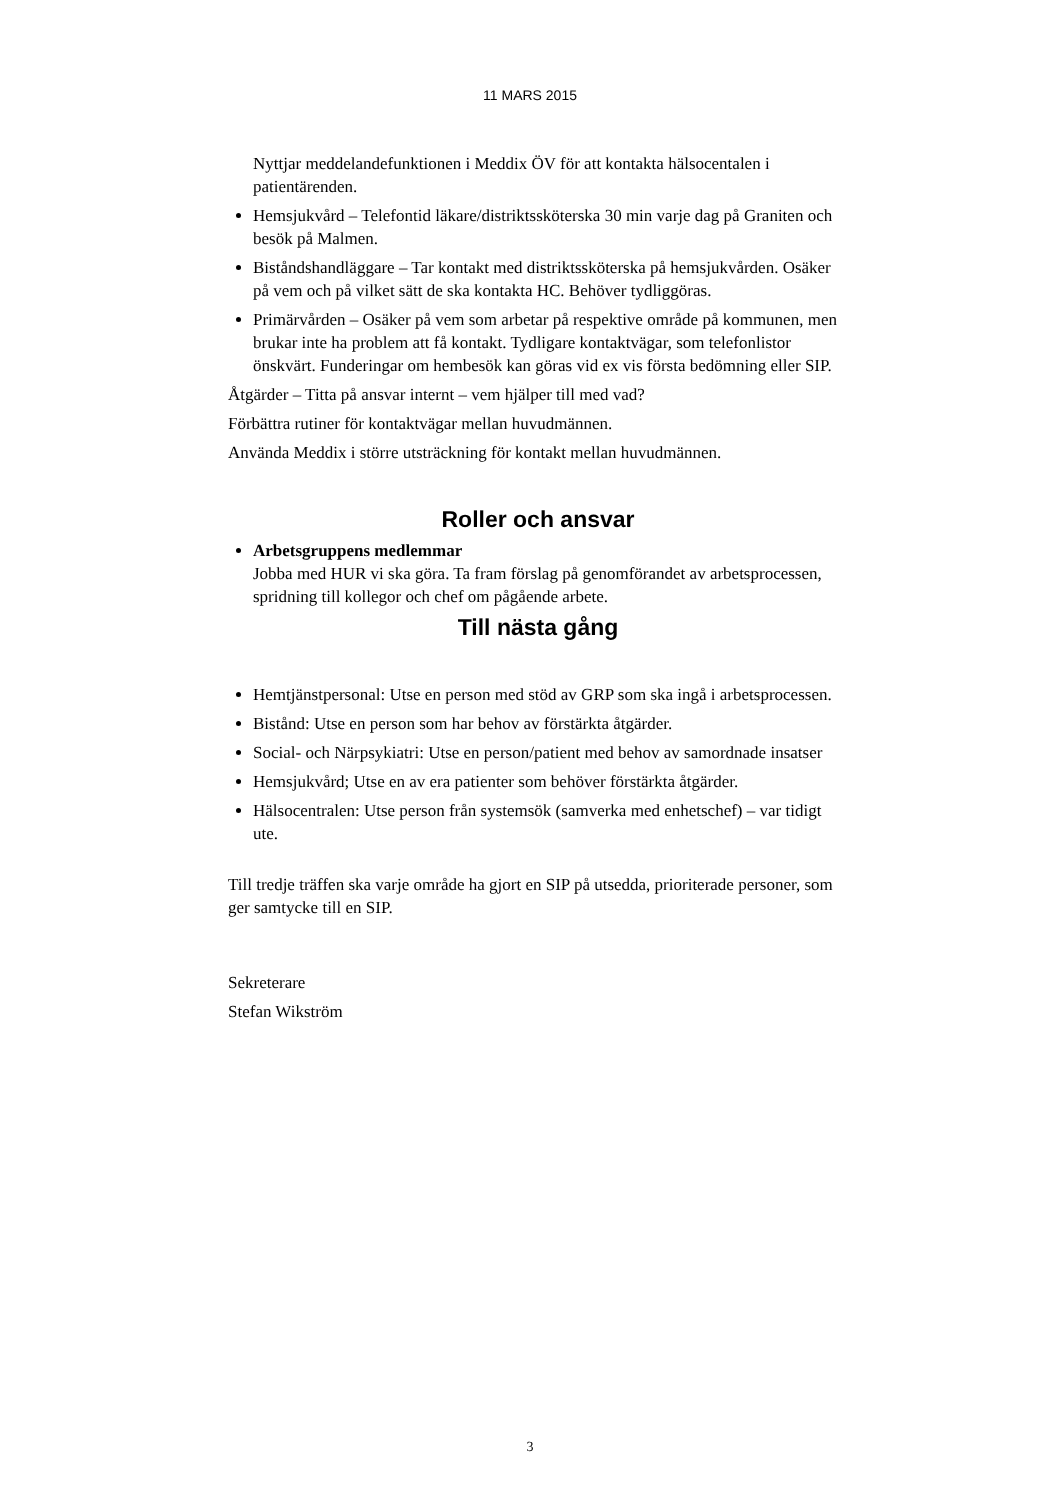11 MARS 2015
Nyttjar meddelandefunktionen i Meddix ÖV för att kontakta hälsocentalen i patientärenden.
Hemsjukvård – Telefontid läkare/distriktssköterska 30 min varje dag på Graniten och besök på Malmen.
Biståndshandläggare – Tar kontakt med distriktssköterska på hemsjukvården. Osäker på vem och på vilket sätt de ska kontakta HC. Behöver tydliggöras.
Primärvården – Osäker på vem som arbetar på respektive område på kommunen, men brukar inte ha problem att få kontakt. Tydligare kontaktvägar, som telefonlistor önskvärt. Funderingar om hembesök kan göras vid ex vis första bedömning eller SIP.
Åtgärder – Titta på ansvar internt – vem hjälper till med vad?
Förbättra rutiner för kontaktvägar mellan huvudmännen.
Använda Meddix i större utsträckning för kontakt mellan huvudmännen.
Roller och ansvar
Arbetsgruppens medlemmar
Jobba med HUR vi ska göra. Ta fram förslag på genomförandet av arbetsprocessen, spridning till kollegor och chef om pågående arbete.
Till nästa gång
Hemtjänstpersonal: Utse en person med stöd av GRP som ska ingå i arbetsprocessen.
Bistånd: Utse en person som har behov av förstärkta åtgärder.
Social- och Närpsykiatri: Utse en person/patient med behov av samordnade insatser
Hemsjukvård; Utse en av era patienter som behöver förstärkta åtgärder.
Hälsocentralen: Utse person från systemsök (samverka med enhetschef) – var tidigt ute.
Till tredje träffen ska varje område ha gjort en SIP på utsedda, prioriterade personer, som ger samtycke till en SIP.
Sekreterare
Stefan Wikström
3